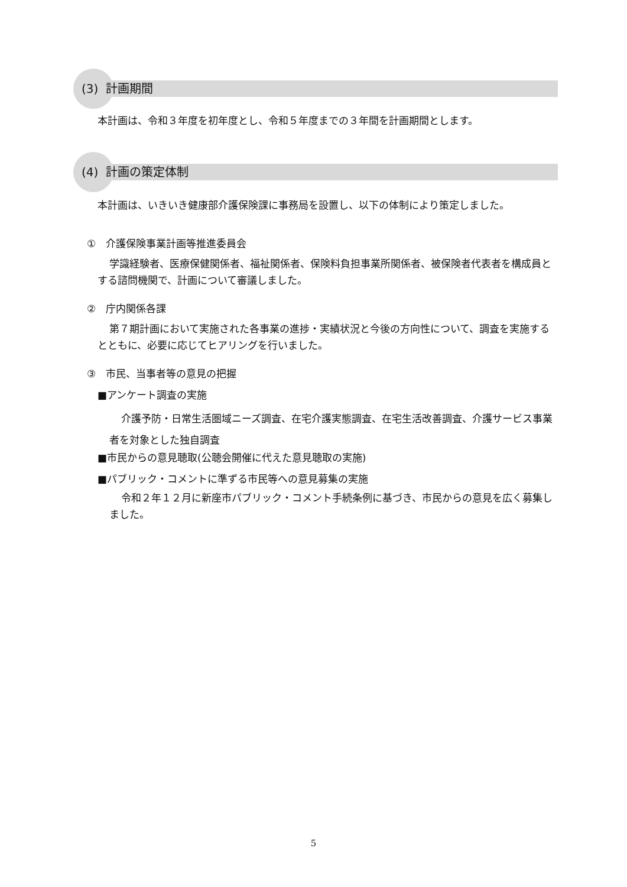(3) 計画期間
本計画は、令和３年度を初年度とし、令和５年度までの３年間を計画期間とします。
(4) 計画の策定体制
本計画は、いきいき健康部介護保険課に事務局を設置し、以下の体制により策定しました。
①　介護保険事業計画等推進委員会
学識経験者、医療保健関係者、福祉関係者、保険料負担事業所関係者、被保険者代表者を構成員とする諮問機関で、計画について審議しました。
②　庁内関係各課
第７期計画において実施された各事業の進捗・実績状況と今後の方向性について、調査を実施するとともに、必要に応じてヒアリングを行いました。
③　市民、当事者等の意見の把握
■アンケート調査の実施
介護予防・日常生活圏域ニーズ調査、在宅介護実態調査、在宅生活改善調査、介護サービス事業者を対象とした独自調査
■市民からの意見聴取(公聴会開催に代えた意見聴取の実施)
■パブリック・コメントに準ずる市民等への意見募集の実施
令和２年１２月に新座市パブリック・コメント手続条例に基づき、市民からの意見を広く募集しました。
5